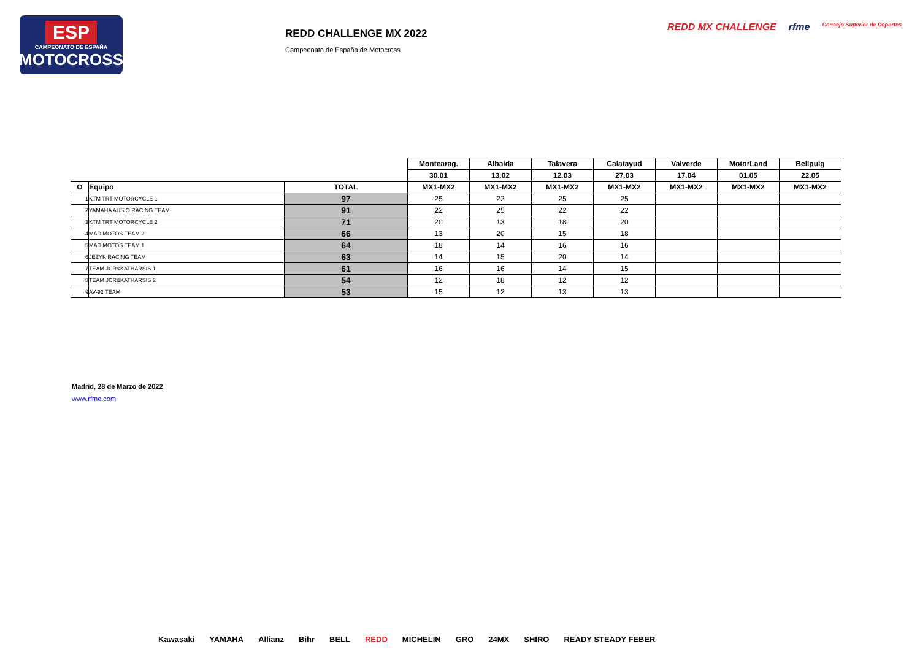ESP
CAMPEONATO DE ESPAÑA
MOTOCROSS
REDD CHALLENGE MX 2022
Campeonato de España de Motocross
REDD MX CHALLENGE rfme Consejo Superior de Deportes
| | | | Montearag. | Albaida | Talavera | Calatayud | Valverde | MotorLand | Bellpuig |
| | | | 30.01 | 13.02 | 12.03 | 27.03 | 17.04 | 01.05 | 22.05 |
| O | Equipo | TOTAL | MX1-MX2 | MX1-MX2 | MX1-MX2 | MX1-MX2 | MX1-MX2 | MX1-MX2 | MX1-MX2 |
| 1 | KTM TRT MOTORCYCLE 1 | 97 | 25 | 22 | 25 | 25 | | | |
| 2 | YAMAHA AUSIO RACING TEAM | 91 | 22 | 25 | 22 | 22 | | | |
| 3 | KTM TRT MOTORCYCLE 2 | 71 | 20 | 13 | 18 | 20 | | | |
| 4 | MAD MOTOS TEAM 2 | 66 | 13 | 20 | 15 | 18 | | | |
| 5 | MAD MOTOS TEAM 1 | 64 | 18 | 14 | 16 | 16 | | | |
| 6 | JEZYK RACING TEAM | 63 | 14 | 15 | 20 | 14 | | | |
| 7 | TEAM JCR&KATHARSIS 1 | 61 | 16 | 16 | 14 | 15 | | | |
| 8 | TEAM JCR&KATHARSIS 2 | 54 | 12 | 18 | 12 | 12 | | | |
| 9 | AV-92 TEAM | 53 | 15 | 12 | 13 | 13 | | | |
Madrid, 28 de Marzo de 2022
www.rfme.com
Kawasaki YAMAHA Allianz Bihr BELL REDD MICHELIN GRO 24MX SHIRO READY STEADY FEBER